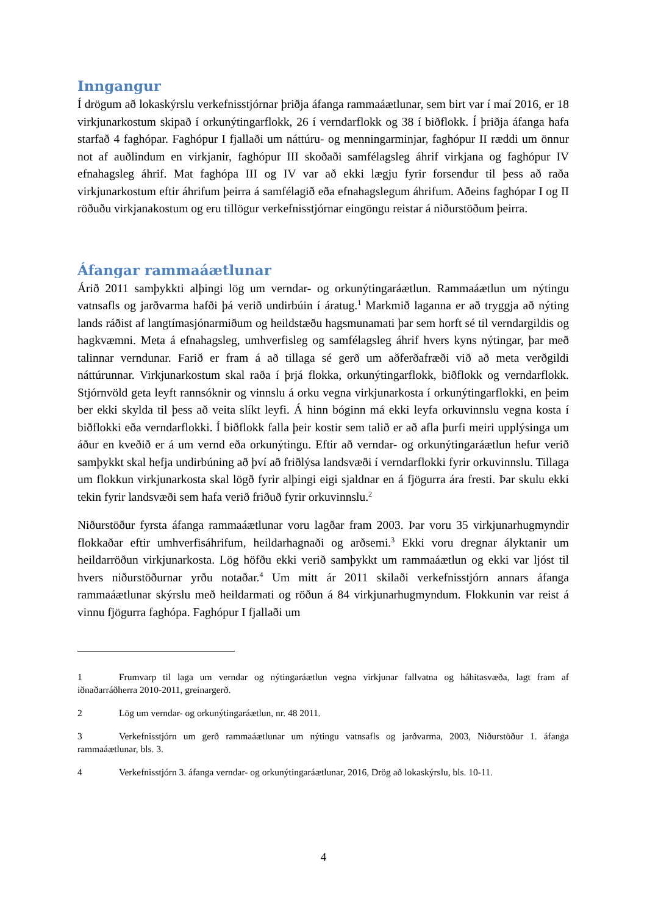Inngangur
Í drögum að lokaskýrslu verkefnisstjórnar þriðja áfanga rammaáætlunar, sem birt var í maí 2016, er 18 virkjunarkostum skipað í orkunýtingarflokk, 26 í verndarflokk og 38 í biðflokk. Í þriðja áfanga hafa starfað 4 faghópar. Faghópur I fjallaði um náttúru- og menningarminjar, faghópur II ræddi um önnur not af auðlindum en virkjanir, faghópur III skoðaði samfélagsleg áhrif virkjana og faghópur IV efnahagsleg áhrif. Mat faghópa III og IV var að ekki lægju fyrir forsendur til þess að raða virkjunarkostum eftir áhrifum þeirra á samfélagið eða efnahags­legum áhrifum. Aðeins faghópar I og II röðuðu virkjanakostum og eru tillögur verkefnisstjórnar eingöngu reistar á niðurstöðum þeirra.
Áfangar rammaáætlunar
Árið 2011 samþykkti alþingi lög um verndar- og orkunýtingaráætlun. Rammaáætlun um nýtingu vatnsafls og jarðvarma hafði þá verið undirbúin í áratug.<sup>1</sup> Markmið laganna er að tryggja að nýting lands ráðist af langtímasjónarmiðum og heildstæðu hagsmunamati þar sem horft sé til verndargildis og hagkvæmni. Meta á efnahagsleg, umhverfisleg og samfélagsleg áhrif hvers kyns nýtingar, þar með talinnar verndunar. Farið er fram á að tillaga sé gerð um aðferðafræði við að meta verðgildi náttúrunnar. Virkjunarkostum skal raða í þrjá flokka, orkunýtingarflokk, biðflokk og verndarflokk. Stjórnvöld geta leyft rannsóknir og vinnslu á orku vegna virkjunarkosta í orkunýtingarflokki, en þeim ber ekki skylda til þess að veita slíkt leyfi. Á hinn bóginn má ekki leyfa orkuvinnslu vegna kosta í biðflokki eða verndarflokki. Í biðflokk falla þeir kostir sem talið er að afla þurfi meiri upplýsinga um áður en kveðið er á um vernd eða orkunýtingu. Eftir að verndar- og orkunýtingaráætlun hefur verið samþykkt skal hefja undirbúning að því að friðlýsa landsvæði í verndarflokki fyrir orkuvinnslu. Tillaga um flokkun virkjunarkosta skal lögð fyrir alþingi eigi sjaldnar en á fjögurra ára fresti. Þar skulu ekki tekin fyrir landsvæði sem hafa verið friðuð fyrir orkuvinnslu.<sup>2</sup>
Niðurstöður fyrsta áfanga rammaáætlunar voru lagðar fram 2003. Þar voru 35 virkjunarhugmyndir flokkaðar eftir umhverfisáhrifum, heildarhagnaði og arðsemi.<sup>3</sup> Ekki voru dregnar ályktanir um heildarröðun virkjunarkosta. Lög höfðu ekki verið samþykkt um rammaáætlun og ekki var ljóst til hvers niðurstöðurnar yrðu notaðar.<sup>4</sup> Um mitt ár 2011 skilaði verkefnisstjórn annars áfanga rammaáætlunar skýrslu með heildarmati og röðun á 84 virkjunarhugmyndum. Flokkunin var reist á vinnu fjögurra faghópa. Faghópur I fjallaði um
1 Frumvarp til laga um verndar og nýtingaráætlun vegna virkjunar fallvatna og háhitasvæða, lagt fram af iðnaðarráðherra 2010-2011, greinargerð.
2 Lög um verndar- og orkunýtingaráætlun, nr. 48 2011.
3 Verkefnisstjórn um gerð rammaáætlunar um nýtingu vatnsafls og jarðvarma, 2003, Niðurstöður 1. áfanga rammaáætlunar, bls. 3.
4 Verkefnisstjórn 3. áfanga verndar- og orkunýtingaráætlunar, 2016, Drög að lokaskýrslu, bls. 10-11.
4